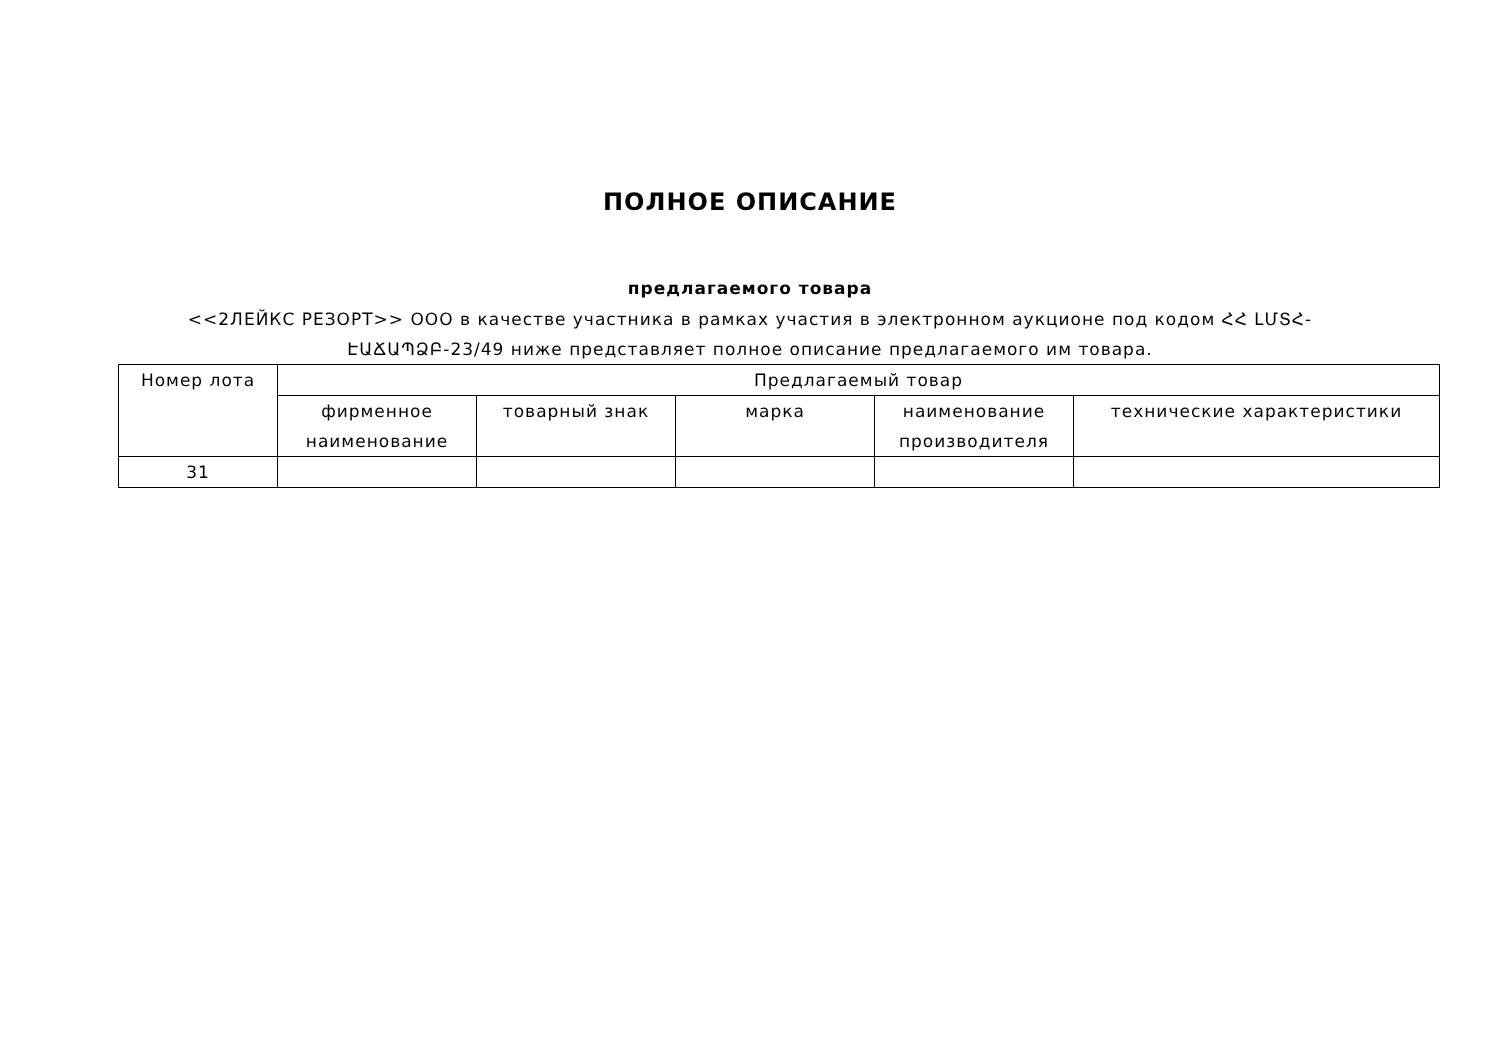ПОЛНОЕ ОПИСАНИЕ
предлагаемого товара
<<2ЛЕЙКС РЕЗОРТ>> ООО в качестве участника в рамках участия в электронном аукционе под кодом ՀՀ ԼՄՏՀ-ԷԱՃԱՊՁԲ-23/49 ниже представляет полное описание предлагаемого им товара.
| Номер лота | Предлагаемый товар | | | | |
| --- | --- | --- | --- | --- | --- |
| | фирменное наименование | товарный знак | марка | наименование производителя | технические характеристики |
| 31 | | | | | |